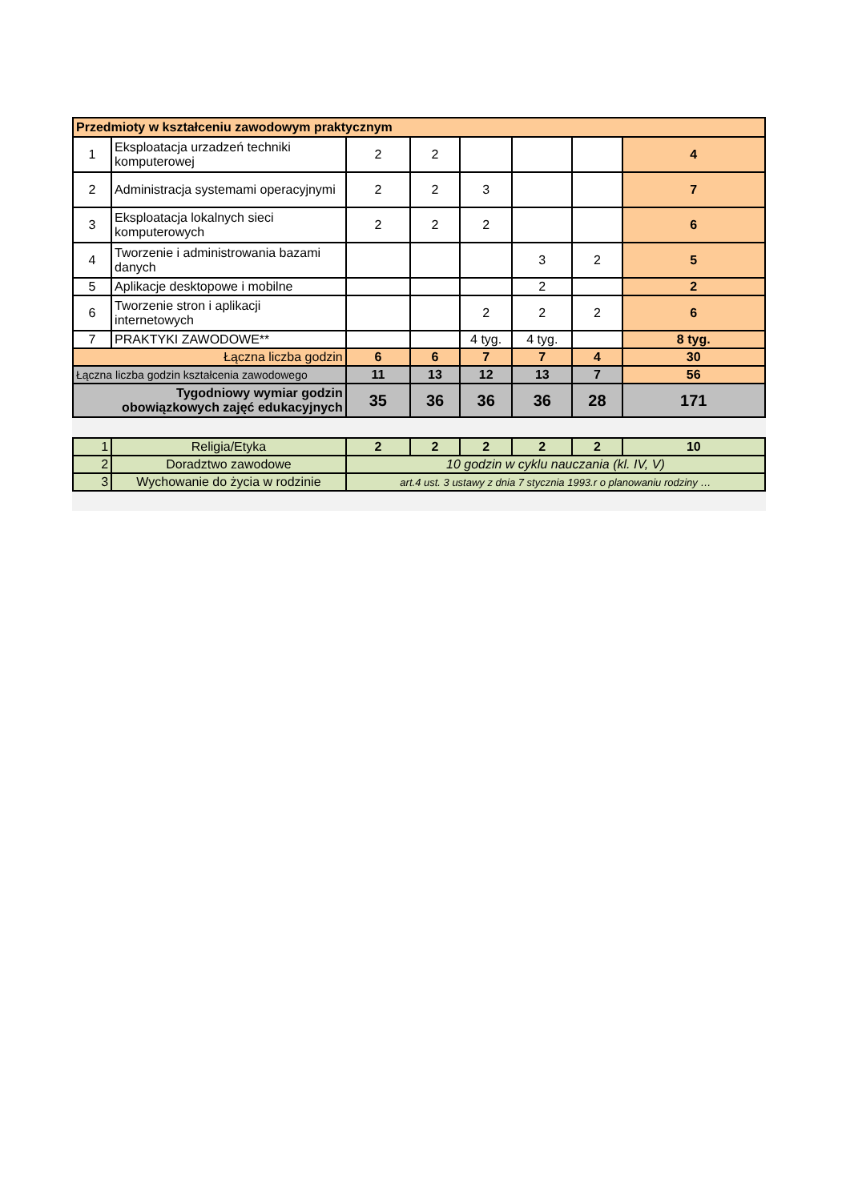| Przedmioty w kształceniu zawodowym praktycznym | | | | | | | |
| --- | --- | --- | --- | --- | --- | --- | --- |
| 1 | Eksploatacja urzadzeń techniki komputerowej | 2 | 2 | | | | 4 |
| 2 | Administracja systemami operacyjnymi | 2 | 2 | 3 | | | 7 |
| 3 | Eksploatacja lokalnych sieci komputerowych | 2 | 2 | 2 | | | 6 |
| 4 | Tworzenie i administrowania bazami danych | | | | 3 | 2 | 5 |
| 5 | Aplikacje desktopowe i mobilne | | | | 2 | | 2 |
| 6 | Tworzenie stron i aplikacji internetowych | | | 2 | 2 | 2 | 6 |
| 7 | PRAKTYKI ZAWODOWE** | | | 4 tyg. | 4 tyg. | | 8 tyg. |
| Łączna liczba godzin | | 6 | 6 | 7 | 7 | 4 | 30 |
| Łączna liczba godzin kształcenia zawodowego | | 11 | 13 | 12 | 13 | 7 | 56 |
| Tygodniowy wymiar godzin obowiązkowych zajęć edukacyjnych | | 35 | 36 | 36 | 36 | 28 | 171 |
| 1 | Religia/Etyka | 2 | 2 | 2 | 2 | 2 | 10 |
| 2 | Doradztwo zawodowe | 10 godzin w cyklu nauczania (kl. IV, V) | | | | | |
| 3 | Wychowanie do życia w rodzinie | art.4 ust. 3 ustawy z dnia 7 stycznia 1993.r o planowaniu rodziny … | | | | | |